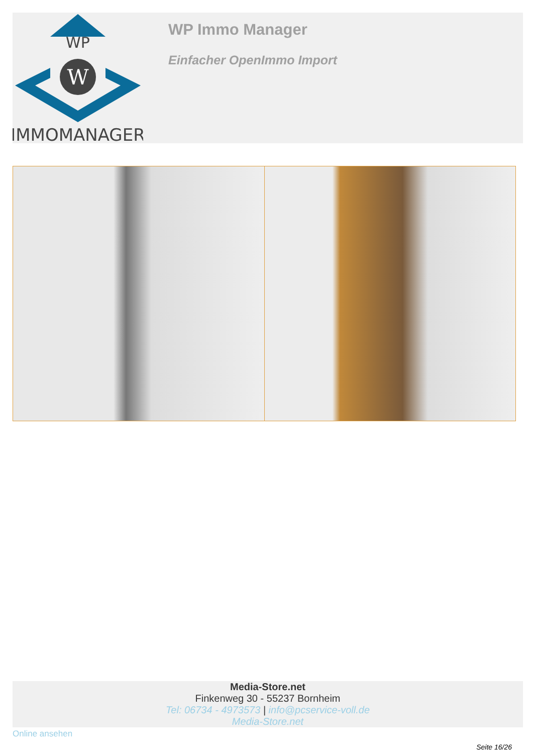WP
W
IMMOMANAGER
WP Immo Manager
Einfacher OpenImmo Import
Media-Store.net
Finkenweg 30 - 55237 Bornheim
Tel: 06734 - 4973573 | info@pcservice-voll.de
Media-Store.net
Online ansehen
Seite 16/26